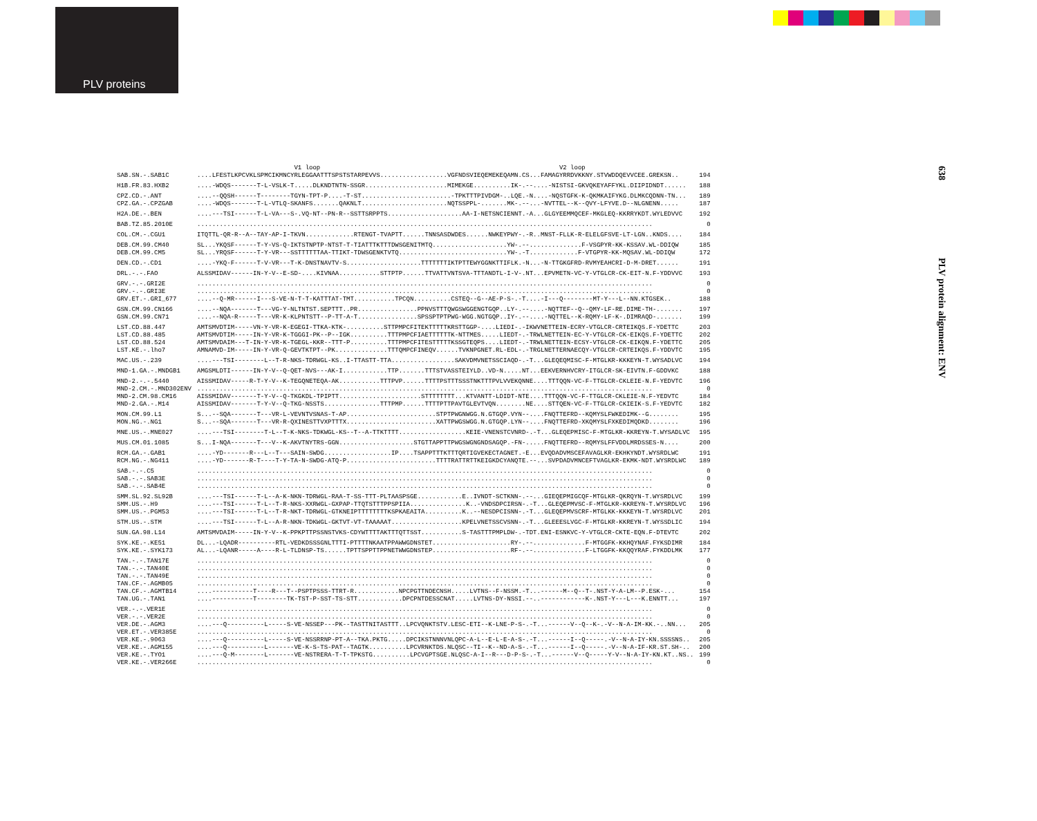PLV proteins
638 PLV protein alignment: ENV
| | V1 loop V2 loop | |
| SAB.SN.-.SAB1C | ....LFESTLKPCVKLSPMCIKMNCYRLEGGAATTTSPSTSTARPEVVS..................VGFNDSVIEQEMEKEQAMN.CS...FAMAGYRRDVKKNY.STVWDDQEVVCEE.GREKSN.. | 194 |
| H1B.FR.83.HXB2 | ....-WDQS-------T-L-VSLK-T.....DLKNDTNTN-SSGR......................MIMEKGE..........IK-.--....-NISTSI-GKVQKEYAFFYKL.DIIPIDNDT...... | 188 |
| CPZ.CD.-.ANT | ....--QQSH------T--------TGYN-TPT-P....-T-ST........................-TPKTTTPIVDGM-..LQE.-N....-NQSTGFK-K-QKMKAIFYKG.DLMKCQDNN-TN... | 189 |
| CPZ.GA.-.CPZGAB | ....-WDQS-------T-L-VTLQ-SKANFS.......QAKNLT.......................NQTSSPPL-.......MK-.--...-NVTTEL--K--QVY-LFYVE.D--NLGNENN..... | 187 |
| H2A.DE.-.BEN | ....---TSI------T-L-VA---S-.VQ-NT--PN-R--SSTTSRPPTS....................AA-I-NETSNCIENNT.-A...GLGYEEMMQCEF-MKGLEQ-KKRRYKDT.WYLEDVVC | 192 |
| BAB.TZ.85.2010E | .......................................................................................................................... | 0 |
| COL.CM.-.CGU1 | ITQTTL-QR-R--A--TAY-AP-I-TKVN.............RTENGT-TVAPTT......TNNSASDWDES......NWKEYPWY-.-R..MNST-FLLK-R-ELELGFSVE-LT-LGN..KNDS.... | 184 |
| DEB.CM.99.CM40 | SL...YKQSF------T-Y-VS-Q-IKTSTNPTP-NTST-T-TIATTTKTTTDWSGENITMTQ....................YW-.--..............F-VSGPYR-KK-KSSAV.WL-DDIQW | 185 |
| DEB.CM.99.CM5 | SL...YRQSF------T-Y-VR---SSTTTTTTAA-TTIKT-TDWSGENKTVTQ.............................YW-.-T.............F-VTGPYR-KK-MQSAV.WL-DDIQW | 172 |
| DEN.CD.-.CD1 | ....-YKQ-F------T-V-VR---T-K-DNSTNAVTV-S....................TTTTTTTIKTPTTEWYGGNKTTIFLK.-N...-N-TTGKGFRD-RVMYEAHCRI-D-M-DRET...... | 191 |
| DRL.-.-.FAO | ALSSMIDAV------IN-Y-V--E-SD-....KIVNAA...........STTPTP......TTVATTVNTSVA-TTTANDTL-I-V-.NT...EPVMETN-VC-Y-VTGLCR-CK-EIT-N.F-YDDVVC | 193 |
| GRV.-.-.GRI2E | .......................................................................................................................... | 0 |
| GRV.-.-.GRI3E | .......................................................................................................................... | 0 |
| GRV.ET.-.GRI_677 | ....--Q-MR------I---S-VE-N-T-T-KATTTAT-TMT...........TPCQN..........CSTEQ--G--AE-P-S-.-T....-I---Q--------MT-Y---L--NN.KTGSEK.. | 188 |
| GSN.CM.99.CN166 | ....--NQA-------T---VG-Y-NLTNTST.SEPTTT..PR................PPNVSTTTQWGSWGGENGTGQP..LY-.--....-NQTTEF--Q--QMY-LF-RE.DIME-TH-....... | 197 |
| GSN.CM.99.CN71 | ....--NQA-R-----T---VR-K-KLPNTSTT--P-TT-A-T................SPSSPTPTPWG-WGG.NGTGQP..IY-.--....-NQTTEL--K-RQMY-LF-K-.DIMRAQD-....... | 199 |
| LST.CD.88.447 | AMTSMVDTIM-----VN-Y-VR-K-EGEGI-TTKA-KTK-..........STTPMPCFITEKTTTTTKRSTTGGP-....LIEDI-.-IKWVNETTEIN-ECRY-VTGLCR-CRTEIKQS.F-YDETTC | 203 |
| LST.CD.88.485 | AMTSMVDTIM-----IN-Y-VR-K-TGGGI-PK--P--IGK..........TTTPMPCFIAETTTTTTK-NTTMES.....LIEDT-.-TRWLNETTEIN-EC-Y-VTGLCR-CK-EIKQS.F-YDETTC | 202 |
| LST.CD.88.524 | AMTSMVDAIM---T-IN-Y-VR-K-TGEGL-KKR--TTT-P..........TTTPMPCFITESTTTTTKSSGTEQPS....LIEDT-.-TRWLNETTEIN-ECSY-VTGLCR-CK-EIKQN.F-YDETTC | 205 |
| LST.KE.-.lho7 | AMNAMVD-IM-----IN-Y-VR-Q-GEVTKTPT--PK..............TTTQMPCFINEQV......TVKNPGNET.RL-EDL-.-TRGLNETTERNAECQY-VTGLCR-CRTEIKQS.F-YDDVTC | 195 |
| MAC.US.-.239 | ....---TSI--------L--T-R-NKS-TDRWGL-KS..I-TTASTT-TTA.................SAKVDMVNETSSCIAQD-.-T...GLEQEQMISC-F-MTGLKR-KKKEYN-T.WYSADLVC | 194 |
| MND-1.GA.-.MNDGB1 | AMGSMLDTI------IN-Y-V--Q-QET-NVS---AK-I............TTP.......TTTSTVASSTEIYLD..VD-N.....NT...EEKVERNHVCRY-ITGLCR-SK-EIVTN.F-GDDVKC | 188 |
| MND-2.-.-.5440 | AISSMIDAV-----R-T-Y-V--K-TEGQNETEQA-AK...........TTTPVP......TTTTPSTTTSSSTNKTTTPVLVVEKQNNE....TTTQQN-VC-F-TTGLCR-CKLEIE-N.F-YEDVTC | 196 |
| MND-2.CM.-.MND302ENV | .......................................................................................................................... | 0 |
| MND-2.CM.98.CM16 | AISSMIDAV-------T-Y-V--Q-TKGKDL-TPIPTT......................STTTTTTTT...KTVANTT-LDIDT-NTE....TTTQQN-VC-F-TTGLCR-CKLEIE-N.F-YEDVTC | 184 |
| MND-2.GA.-.M14 | AISSMIDAV-------T-Y-V--Q-TKG-NSSTS...............TTTPMP......TTTTPTTPAVTGLEVTVQN........NE....STTQEN-VC-F-TTGLCR-CKIEIK-S.F-YEDVTC | 182 |
| MON.CM.99.L1 | S...--SQA-------T---VR-L-VEVNTVSNAS-T-AP........................STPTPWGNWGG.N.GTGQP.VYN--....FNQTTEFRD--KQMYSLFWKEDIMK--G........ | 195 |
| MON.NG.-.NG1 | S...--SQA-------T---VR-R-QXINESTTVXPTTTX........................XATTPWGSWGG.N.GTGQP.LYN--....FNQTTEFRD-XKQMYSLFXKEDIMQDKD........ | 196 |
| MNE.US.-.MNE027 | ....---TSI--------T-L--T-K-NKS-TDKWGL-KS--T--A-TTKTTTT..................KEIE-VNENSTCVNRD-.-T...GLEQEPMISC-F-MTGLKR-KKREYN-T.WYSADLVC | 195 |
| MUS.CM.01.1085 | S...I-NQA-------T---V--K-AKVTNYTRS-GGN....................STGTTAPPTTPWGSWGNGNDSAGQP.-FN-.....FNQTTEFRD--RQMYSLFFVDDLMRDSSES-N.... | 200 |
| RCM.GA.-.GAB1 | ....-YD-------R---L--T---SAIN-SWDG..................IP....TSAPPTTTKTTTQRTIGVEKECTAGNET.-E...EVQDADVMSCEFAVAGLKR-EKHKYNDT.WYSRDLWC | 191 |
| RCM.NG.-.NG411 | ....-YD-------R-T----T-Y-TA-N-SWDG-ATQ-P........................TTTTRATTRTTKEIGKDCYANQTE.--...SVPDADVMNCEFTVAGLKR-EKMK-NDT.WYSRDLWC | 189 |
| SAB.-.-.C5 | .......................................................................................................................... | 0 |
| SAB.-.-.SAB3E | .......................................................................................................................... | 0 |
| SAB.-.-.SAB4E | .......................................................................................................................... | 0 |
| SMM.SL.92.SL92B | ....---TSI------T-L--A-K-NKN-TDRWGL-RAA-T-SS-TTT-PLTAASPSGE............E..IVNDT-SCTKNN-.--...GIEQEPMIGCQF-MTGLKR-QKRQYN-T.WYSRDLVC | 199 |
| SMM.US.-.H9 | ....---TSI------T-L--T-R-NKS-XXRWGL-GXPAP-TTQTSTTTPPSPIIA...............K..-VNDSDPCIRSN-.-T...GLEQEPMVSC-F-MTGLKR-KKREYN-T.WYSRDLVC | 196 |
| SMM.US.-.PGM53 | ....---TSI------T-L--T-R-NKT-TDRWGL-GTKNEIPTTTTTTTTKSPKAEAITA..........K..--NESDPCISNN-.-T...GLEQEPMVSCRF-MTGLKK-KKKEYN-T.WYSRDLVC | 201 |
| STM.US.-.STM | ....---TSI------T-L--A-R-NKN-TDKWGL-GKTVT-VT-TAAAAAT...................KPELVNETSSCVSNN-.-T...GLEEESLVGC-F-MTGLKR-KKREYN-T.WYSSDLIC | 194 |
| SUN.GA.98.L14 | AMTSMVDAIM-----IN-Y-V--K-PPKPTTPSSNSTVKS-CDYWTTTTAKTTTQTTSST...........S-TASTTTPMPLDW-.-TDT.ENI-ESNKVC-Y-VTGLCR-CKTE-EQN.F-DTEVTC | 202 |
| SYK.KE.-.KE51 | DL...-LQADR----------RTL-VEDKDSSSGNLTTTI-PTTTTNKAATPPAWWGDNSTET.....................RY-.--..............F-MTGGFK-KKHQYNAF.FYKSDIMR | 184 |
| SYK.KE.-.SYK173 | AL...-LQANR-----A----R-L-TLDNSP-TS......TPTTSPPTTPPNETWWGDNSTEP.....................RF-.--..............F-LTGGFK-KKQQYRAF.FYKDDLMK | 177 |
| TAN.-.-.TAN17E | .......................................................................................................................... | 0 |
| TAN.-.-.TAN40E | .......................................................................................................................... | 0 |
| TAN.-.-.TAN49E | .......................................................................................................................... | 0 |
| TAN.CF.-.AGMB05 | .......................................................................................................................... | 0 |
| TAN.CF.-.AGMTB14 | ....-----------T----R---T--PSPTPSSS-TTRT-R............NPCPGTTNDECNSH.....LVTNS--F-NSSM.-T...------M--Q--T-.NST-Y-A-LM--P.ESK-... | 154 |
| TAN.UG.-.TAN1 | ....-----------T--------TK-TST-P-SST-TS-STT............DPCPNTDESSCNAT.....LVTNS-DY-NSSI.--..------------K-.NST-Y---L---K.ENNTT... | 197 |
| VER.-.-.VER1E | .......................................................................................................................... | 0 |
| VER.-.-.VER2E | .......................................................................................................................... | 0 |
| VER.DE.-.AGM3 | ....---Q----------L-----S-VE-NSSEP---PK--TASTTNITASTTT..LPCVQNKTSTV.LESC-ETI--K-LNE-P-S-.-T...------V--Q--K-.-V--N-A-IM-KK.-..NN... | 205 |
| VER.ET.-.VER385E | .......................................................................................................................... | 0 |
| VER.KE.-.9063 | ....---Q----------L-----S-VE-NSSRRNP-PT-A--TKA.PKTG.....DPCIKSTNNNVNLQPC-A-L--E-L-E-A-S-.-T...------I--Q-----.-V--N-A-IY-KN.SSSSNS.. | 205 |
| VER.KE.-.AGM155 | ....---Q----------L-------VE-K-S-TS-PAT--TAGTK..........LPCVRNKTDS.NLQSC--TI--K--ND-A-S-.-T...------I--Q-----.-V--N-A-IF-KR.ST.SH-.. | 200 |
| VER.KE.-.TYO1 | ....---Q-M--------L-------VE-NSTRERA-T-T-TPKSTG..........LPCVGPTSGE.NLQSC-A-I--R---D-P-S-.-T...------V--Q-----Y-V--N-A-IY-KN.KT..NS.. | 199 |
| VER.KE.-.VER266E | .......................................................................................................................... | 0 |